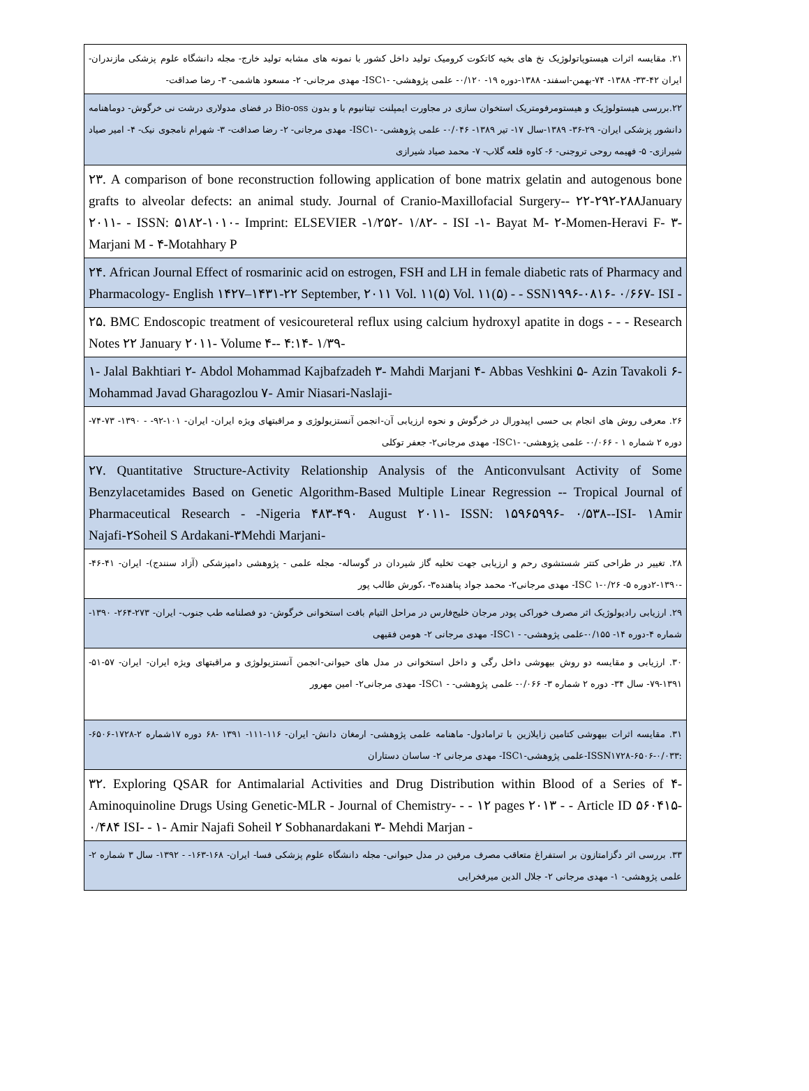| ۲۱. مقایسه اثرات هیستوپاتولوژیک نخ های بخیه کاتکوت کرومیک تولید داخل کشور با نمونه های مشابه تولید خارج- مجله دانشگاه علوم پزشکی مازندران- ایران ۴۲-۳۳- ۱۳۸۸- ۷۴-بهمن-اسفند- ۱۳۸۸-دوره ۱۹- ۰/۱۲۰- علمی پژوهشی- -ISC۱- مهدی مرجانی- ۲- مسعود هاشمی- ۳- رضا صداقت- |
| ۲۲.بررسی هیستولوژیک و هیستومرفومتریک استخوان سازی در مجاورت ایمپلنت تیتانیوم با و بدون Bio-oss در فضای مدولاری درشت نی خرگوش- دوماهنامه دانشور پزشکی ایران- ۲۹-۳۶- ۱۳۸۹-سال ۱۷- تیر ۱۳۸۹- ۰/۰۴۶- علمی پژوهشی- -ISC۱- مهدی مرجانی- ۲- رضا صداقت- ۳- شهرام نامجوی نیک- ۴- امیر صیاد شیرازی- ۵- فهیمه روحی تروجنی- ۶- کاوه قلعه گلاب- ۷- محمد صیاد شیرازی |
| ۲۳. A comparison of bone reconstruction following application of bone matrix gelatin and autogenous bone grafts to alveolar defects: an animal study. Journal of Cranio-Maxillofacial Surgery-- ۲۲-۲۹۲-۲۸۸January ۲۰۱۱- - ISSN: ۵۱۸۲-۱۰۱۰- Imprint: ELSEVIER -۱/۲۵۲- ۱/۸۲- - ISI -۱- Bayat M- ۲-Momen-Heravi F- ۳-Marjani M - ۴-Motahhary P |
| ۲۴. African Journal Effect of rosmarinic acid on estrogen, FSH and LH in female diabetic rats of Pharmacy and Pharmacology- English ۱۴۲۷–۱۴۳۱-۲۲ September, ۲۰۱۱ Vol. ۱۱(۵) Vol. ۱۱(۵) - - SSN۱۹۹۶-۰۸۱۶- ۰/۶۶۷- ISI - |
| ۲۵. BMC Endoscopic treatment of vesicoureteral reflux using calcium hydroxyl apatite in dogs - - - Research Notes ۲۲ January ۲۰۱۱- Volume ۴-- ۴:۱۴- ۱/۳۹- |
| ۱- Jalal Bakhtiari ۲- Abdol Mohammad Kajbafzadeh ۳- Mahdi Marjani ۴- Abbas Veshkini ۵- Azin Tavakoli ۶- Mohammad Javad Gharagozlou ۷- Amir Niasari-Naslaji- |
| ۲۶. معرفی روش های انجام بی حسی اپیدورال در خرگوش و نحوه ارزیابی آن-انجمن آنستزیولوژی و مراقبتهای ویژه ایران- ایران- ۱۰۱-۹۲- - ۱۳۹۰- ۷۳-۷۴-دوره ۲ شماره ۱ - ۰/۰۶۶- علمی پژوهشی- -ISC۱- مهدی مرجانی۲- جعفر توکلی |
| ۲۷. Quantitative Structure-Activity Relationship Analysis of the Anticonvulsant Activity of Some Benzylacetamides Based on Genetic Algorithm-Based Multiple Linear Regression -- Tropical Journal of Pharmaceutical Research - -Nigeria ۴۸۳-۴۹۰ August ۲۰۱۱- ISSN: ۱۵۹۶۵۹۹۶- ۰/۵۳۸--ISI- ۱Amir Najafi-۲Soheil S Ardakani-۳Mehdi Marjani- |
| ۲۸. تغییر در طراحی کتتر شستشوی رحم و ارزیابی جهت تخلیه گاز شیردان در گوساله- مجله علمی - پژوهشی دامپزشکی (آزاد سنندج)- ایران- ۴۱-۴۶- -۱۳۹۰-۲دوره ۵- ۰/۲۶-ISC ۱- مهدی مرجانی۲- محمد جواد پناهنده۳- ،کورش طالب پور |
| ۲۹. ارزیابی رادیولوژیک اثر مصرف خوراکی پودر مرجان خلیج‌فارس در مراحل التیام بافت استخوانی خرگوش- دو فصلنامه طب جنوب- ایران- ۲۷۳-۲۶۴- ۱۳۹۰- شماره ۴-دوره ۱۴- ۰/۱۵۵-علمی پژوهشی- - ISC۱- مهدی مرجانی ۲- هومن فقیهی |
| ۳۰. ارزیابی و مقایسه دو روش بیهوشی داخل رگی و داخل استخوانی در مدل های حیوانی-انجمن آنستزیولوژی و مراقبتهای ویژه ایران- ایران- ۵۷-۵۱- ۱۳۹۱-۷۹- سال ۳۴- دوره ۲ شماره ۳- ۰/۰۶۶- علمی پژوهشی- - ISC۱- مهدی مرجانی۲- امین مهرور |
| ۳۱. مقایسه اثرات بیهوشی کتامین زایلازین با ترامادول- ماهنامه علمی پژوهشی- ارمغان دانش- ایران- ۱۱۶-۱۱۱- ۱۳۹۱ -۶۸ دوره ۱۷شماره ۲-۱۷۲۸-۶۵۰۶- :ISSN۱۷۲۸-۶۵۰۶-۰/۰۳۳-علمی پژوهشی-ISC۱- مهدی مرجانی ۲- ساسان دستاران |
| ۳۲. Exploring QSAR for Antimalarial Activities and Drug Distribution within Blood of a Series of ۴-Aminoquinoline Drugs Using Genetic-MLR - Journal of Chemistry- - - ۱۲ pages ۲۰۱۳ - - Article ID ۵۶۰۴۱۵- ۰/۴۸۴ ISI- - ۱- Amir Najafi Soheil ۲ Sobhanardakani ۳- Mehdi Marjan - |
| ۳۳. بررسی اثر دگزامتازون بر استفراغ متعاقب مصرف مرفین در مدل حیوانی- مجله دانشگاه علوم پزشکی فسا- ایران- ۱۶۸-۱۶۳- - ۱۳۹۲- سال ۳ شماره ۲- علمی پژوهشی- ۱- مهدی مرجانی ۲- جلال الدین میرفخرایی |